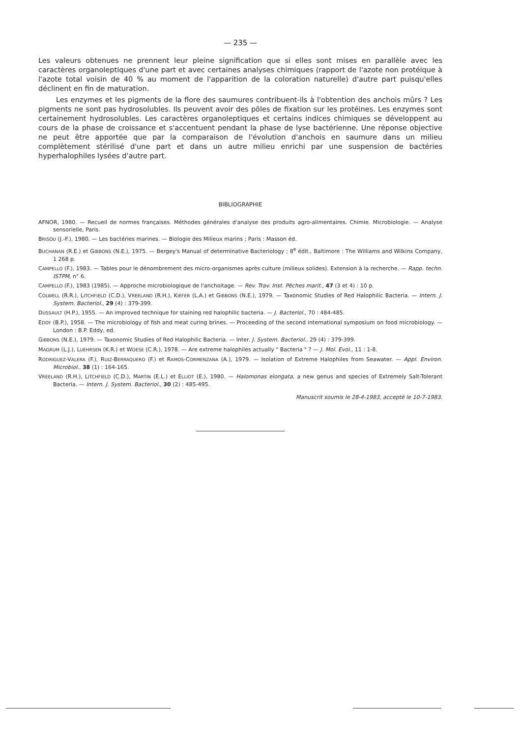— 235 —
Les valeurs obtenues ne prennent leur pleine signification que si elles sont mises en parallèle avec les caractères organoleptiques d'une part et avec certaines analyses chimiques (rapport de l'azote non protéique à l'azote total voisin de 40 % au moment de l'apparition de la coloration naturelle) d'autre part puisqu'elles déclinent en fin de maturation.
Les enzymes et les pigments de la flore des saumures contribuent-ils à l'obtention des anchois mûrs ? Les pigments ne sont pas hydrosolubles. Ils peuvent avoir des pôles de fixation sur les protéines. Les enzymes sont certainement hydrosolubles. Les caractères organoleptiques et certains indices chimiques se développent au cours de la phase de croissance et s'accentuent pendant la phase de lyse bactérienne. Une réponse objective ne peut être apportée que par la comparaison de l'évolution d'anchois en saumure dans un milieu complètement stérilisé d'une part et dans un autre milieu enrichi par une suspension de bactéries hyperhalophiles lysées d'autre part.
BIBLIOGRAPHIE
AFNOR, 1980. — Recueil de normes françaises. Méthodes générales d'analyse des produits agro-alimentaires. Chimie. Microbiologie. — Analyse sensorielle, Paris.
BRISOU (J.-F.), 1980. — Les bactéries marines. — Biologie des Milieux marins ; Paris : Masson éd.
BUCHANAN (R.E.) et GIBBONS (N.E.), 1975. — Bergey's Manual of determinative Bacteriology ; 8<sup>e</sup> édit., Baltimore : The Williams and Wilkins Company, 1 268 p.
CAMPELLO (F.), 1983. — Tables pour le dénombrement des micro-organismes après culture (milieux solides). Extension à la recherche. — Rapp. techn. ISTPM, n° 6.
CAMPELLO (F.), 1983 (1985). — Approche microbiologique de l'anchoitage. — Rev. Trav. Inst. Pêches marit., 47 (3 et 4) : 10 p.
COLWELL (R.R.), LITCHFIELD (C.D.), VREELAND (R.H.), KIEFER (L.A.) et GIBBONS (N.E.), 1979. — Taxonomic Studies of Red Halophilic Bacteria. — Intern. J. System. Bacteriol., 29 (4) : 379-399.
DUSSAULT (H.P.), 1955. — An improved technique for staining red halophilic bacteria. — J. Bacteriol., 70 : 484-485.
EDDY (B.P.), 1958. — The microbiology of fish and meat curing brines. — Proceeding of the second international symposium on food microbiology. — London : B.P. Eddy, ed.
GIBBONS (N.E.), 1979. — Taxonomic Studies of Red Halophilic Bacteria. — Inter. J. System. Bacteriol., 29 (4) : 379-399.
MAGRUM (L.J.), LUEHRSEN (K.R.) et WOESE (C.R.), 1978. — Are extreme halophiles actually " Bacteria " ? — J. Mol. Evol., 11 : 1-8.
RODRIGUEZ-VALERA (F.), RUIZ-BERRAQUERO (F.) et RAMOS-CORMENZANA (A.), 1979. — Isolation of Extreme Halophiles from Seawater. — Appl. Environ. Microbiol., 38 (1) : 164-165.
VREELAND (R.H.), LITCHFIELD (C.D.), MARTIN (E.L.) et ELLIOT (E.), 1980. — Halomonas elongata, a new genus and species of Extremely Salt-Tolerant Bacteria. — Intern. J. System. Bacteriol., 30 (2) : 485-495.
Manuscrit soumis le 28-4-1983, accepté le 10-7-1983.